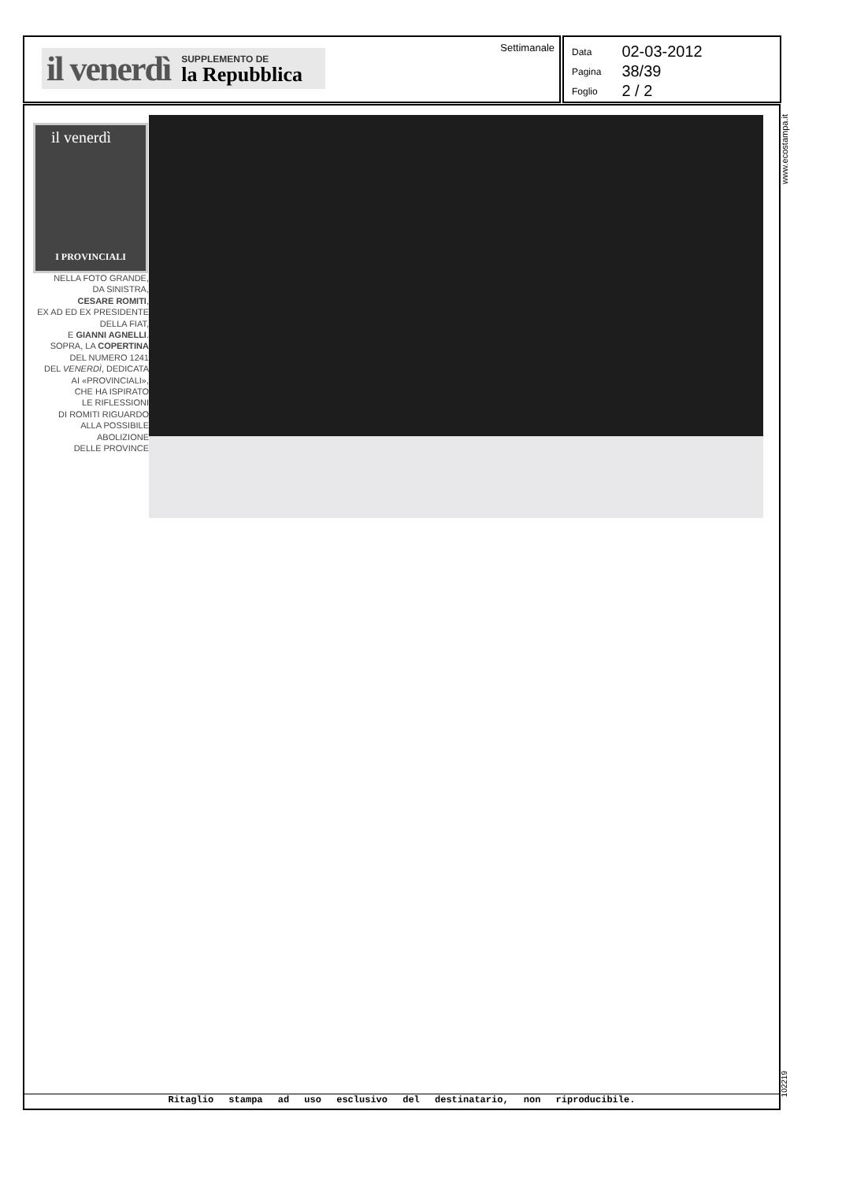il venerdì SUPPLEMENTO DE
la Repubblica
Settimanale
| Data | 02-03-2012 |
| Pagina | 38/39 |
| Foglio | 2 / 2 |
il venerdì
I PROVINCIALI
NELLA FOTO GRANDE,
DA SINISTRA,
CESARE ROMITI,
EX AD ED EX PRESIDENTE
DELLA FIAT,
E GIANNI AGNELLI.
SOPRA, LA COPERTINA
DEL NUMERO 1241
DEL VENERDÌ, DEDICATA
AI «PROVINCIALI»,
CHE HA ISPIRATO
LE RIFLESSIONI
DI ROMITI RIGUARDO
ALLA POSSIBILE ABOLIZIONE
DELLE PROVINCE
Ritaglio stampa ad uso esclusivo del destinatario, non riproducibile.
www.ecostampa.it
102219